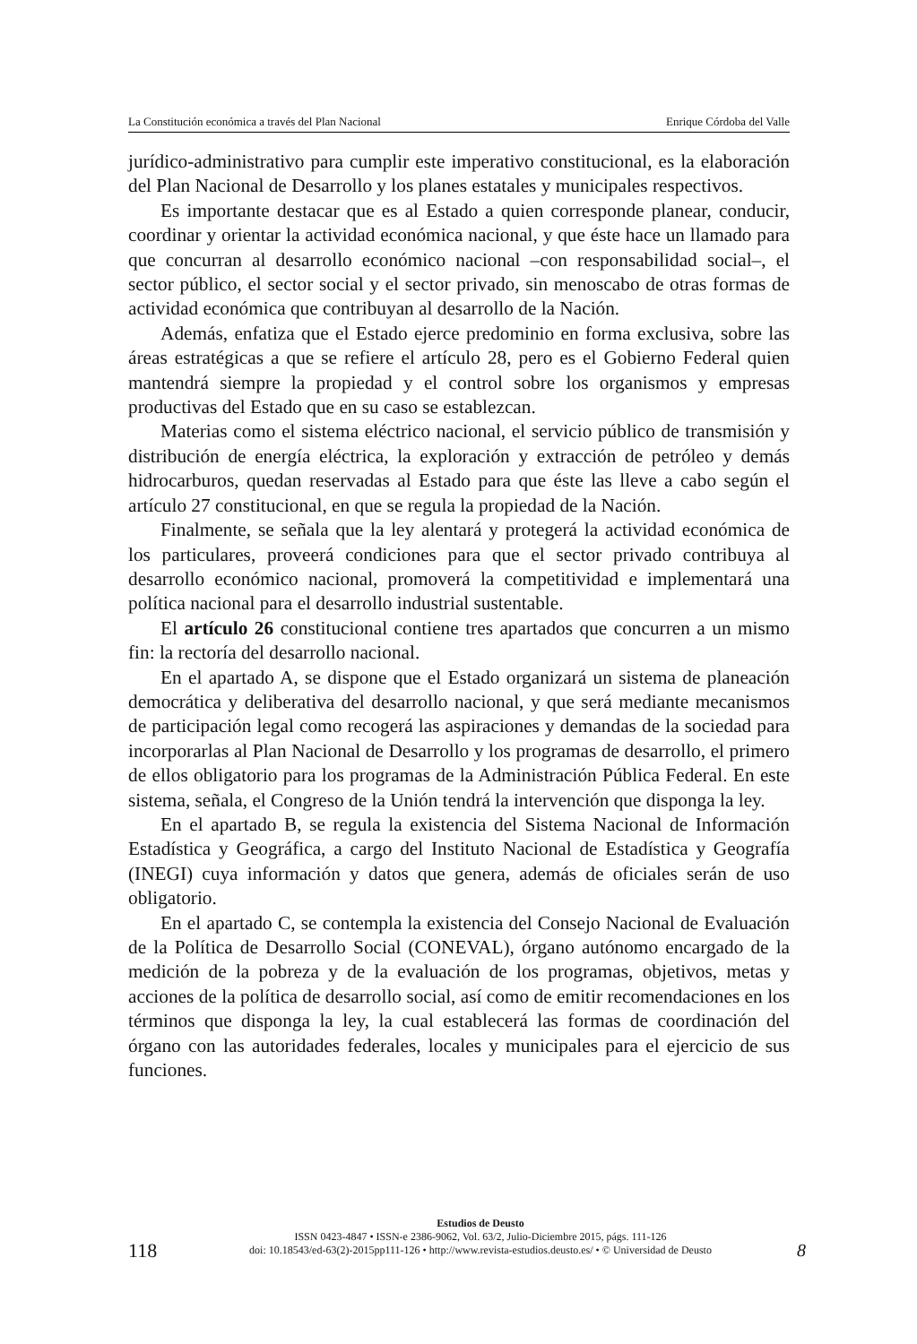La Constitución económica a través del Plan Nacional Enrique Córdoba del Valle
jurídico-administrativo para cumplir este imperativo constitucional, es la elaboración del Plan Nacional de Desarrollo y los planes estatales y municipales respectivos.
Es importante destacar que es al Estado a quien corresponde planear, conducir, coordinar y orientar la actividad económica nacional, y que éste hace un llamado para que concurran al desarrollo económico nacional –con responsabilidad social–, el sector público, el sector social y el sector privado, sin menoscabo de otras formas de actividad económica que contribuyan al desarrollo de la Nación.
Además, enfatiza que el Estado ejerce predominio en forma exclusiva, sobre las áreas estratégicas a que se refiere el artículo 28, pero es el Gobierno Federal quien mantendrá siempre la propiedad y el control sobre los organismos y empresas productivas del Estado que en su caso se establezcan.
Materias como el sistema eléctrico nacional, el servicio público de transmisión y distribución de energía eléctrica, la exploración y extracción de petróleo y demás hidrocarburos, quedan reservadas al Estado para que éste las lleve a cabo según el artículo 27 constitucional, en que se regula la propiedad de la Nación.
Finalmente, se señala que la ley alentará y protegerá la actividad económica de los particulares, proveerá condiciones para que el sector privado contribuya al desarrollo económico nacional, promoverá la competitividad e implementará una política nacional para el desarrollo industrial sustentable.
El artículo 26 constitucional contiene tres apartados que concurren a un mismo fin: la rectoría del desarrollo nacional.
En el apartado A, se dispone que el Estado organizará un sistema de planeación democrática y deliberativa del desarrollo nacional, y que será mediante mecanismos de participación legal como recogerá las aspiraciones y demandas de la sociedad para incorporarlas al Plan Nacional de Desarrollo y los programas de desarrollo, el primero de ellos obligatorio para los programas de la Administración Pública Federal. En este sistema, señala, el Congreso de la Unión tendrá la intervención que disponga la ley.
En el apartado B, se regula la existencia del Sistema Nacional de Información Estadística y Geográfica, a cargo del Instituto Nacional de Estadística y Geografía (INEGI) cuya información y datos que genera, además de oficiales serán de uso obligatorio.
En el apartado C, se contempla la existencia del Consejo Nacional de Evaluación de la Política de Desarrollo Social (CONEVAL), órgano autónomo encargado de la medición de la pobreza y de la evaluación de los programas, objetivos, metas y acciones de la política de desarrollo social, así como de emitir recomendaciones en los términos que disponga la ley, la cual establecerá las formas de coordinación del órgano con las autoridades federales, locales y municipales para el ejercicio de sus funciones.
118
Estudios de Deusto
ISSN 0423-4847 • ISSN-e 2386-9062, Vol. 63/2, Julio-Diciembre 2015, págs. 111-126
doi: 10.18543/ed-63(2)-2015pp111-126 • http://www.revista-estudios.deusto.es/ • © Universidad de Deusto
8